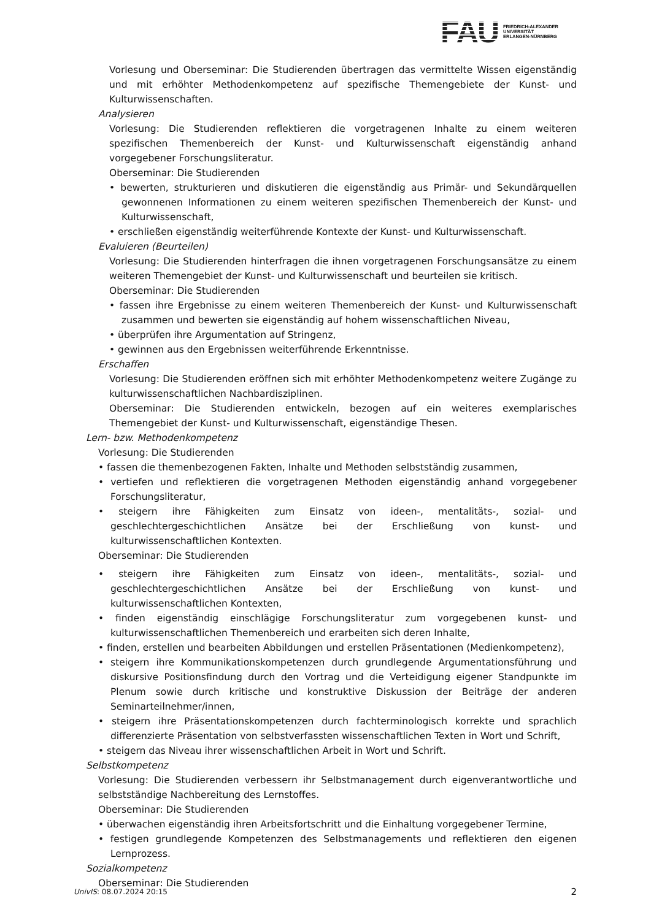FAU
FRIEDRICH-ALEXANDER
UNIVERSITÄT
ERLANGEN-NÜRNBERG
Vorlesung und Oberseminar: Die Studierenden übertragen das vermittelte Wissen eigenständig und mit erhöhter Methodenkompetenz auf spezifische Themengebiete der Kunst- und Kulturwissenschaften.
Analysieren
Vorlesung: Die Studierenden reflektieren die vorgetragenen Inhalte zu einem weiteren spezifischen Themenbereich der Kunst- und Kulturwissenschaft eigenständig anhand vorgegebener Forschungsliteratur.
Oberseminar: Die Studierenden
• bewerten, strukturieren und diskutieren die eigenständig aus Primär- und Sekundärquellen gewonnenen Informationen zu einem weiteren spezifischen Themenbereich der Kunst- und Kulturwissenschaft,
• erschließen eigenständig weiterführende Kontexte der Kunst- und Kulturwissenschaft.
Evaluieren (Beurteilen)
Vorlesung: Die Studierenden hinterfragen die ihnen vorgetragenen Forschungsansätze zu einem weiteren Themengebiet der Kunst- und Kulturwissenschaft und beurteilen sie kritisch.
Oberseminar: Die Studierenden
• fassen ihre Ergebnisse zu einem weiteren Themenbereich der Kunst- und Kulturwissenschaft zusammen und bewerten sie eigenständig auf hohem wissenschaftlichen Niveau,
• überprüfen ihre Argumentation auf Stringenz,
• gewinnen aus den Ergebnissen weiterführende Erkenntnisse.
Erschaffen
Vorlesung: Die Studierenden eröffnen sich mit erhöhter Methodenkompetenz weitere Zugänge zu kulturwissenschaftlichen Nachbardisziplinen.
Oberseminar: Die Studierenden entwickeln, bezogen auf ein weiteres exemplarisches Themengebiet der Kunst- und Kulturwissenschaft, eigenständige Thesen.
Lern- bzw. Methodenkompetenz
Vorlesung: Die Studierenden
• fassen die themenbezogenen Fakten, Inhalte und Methoden selbstständig zusammen,
• vertiefen und reflektieren die vorgetragenen Methoden eigenständig anhand vorgegebener Forschungsliteratur,
• steigern ihre Fähigkeiten zum Einsatz von ideen-, mentalitäts-, sozial- und geschlechtergeschichtlichen Ansätze bei der Erschließung von kunst- und kulturwissenschaftlichen Kontexten.
Oberseminar: Die Studierenden
• steigern ihre Fähigkeiten zum Einsatz von ideen-, mentalitäts-, sozial- und geschlechtergeschichtlichen Ansätze bei der Erschließung von kunst- und kulturwissenschaftlichen Kontexten,
• finden eigenständig einschlägige Forschungsliteratur zum vorgegebenen kunst- und kulturwissenschaftlichen Themenbereich und erarbeiten sich deren Inhalte,
• finden, erstellen und bearbeiten Abbildungen und erstellen Präsentationen (Medienkompetenz),
• steigern ihre Kommunikationskompetenzen durch grundlegende Argumentationsführung und diskursive Positionsfindung durch den Vortrag und die Verteidigung eigener Standpunkte im Plenum sowie durch kritische und konstruktive Diskussion der Beiträge der anderen Seminarteilnehmer/innen,
• steigern ihre Präsentationskompetenzen durch fachterminologisch korrekte und sprachlich differenzierte Präsentation von selbstverfassten wissenschaftlichen Texten in Wort und Schrift,
• steigern das Niveau ihrer wissenschaftlichen Arbeit in Wort und Schrift.
Selbstkompetenz
Vorlesung: Die Studierenden verbessern ihr Selbstmanagement durch eigenverantwortliche und selbstständige Nachbereitung des Lernstoffes.
Oberseminar: Die Studierenden
• überwachen eigenständig ihren Arbeitsfortschritt und die Einhaltung vorgegebener Termine,
• festigen grundlegende Kompetenzen des Selbstmanagements und reflektieren den eigenen Lernprozess.
Sozialkompetenz
Oberseminar: Die Studierenden
UnivIS: 08.07.2024 20:15 2